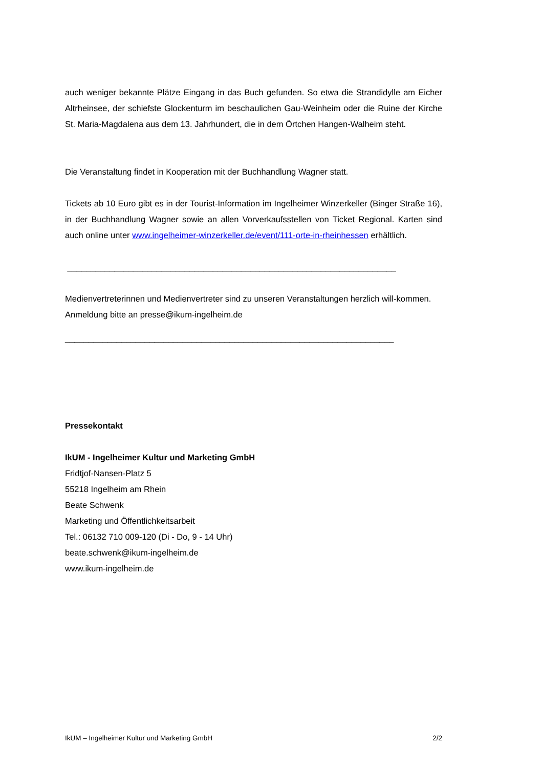auch weniger bekannte Plätze Eingang in das Buch gefunden. So etwa die Strandidylle am Eicher Altrheinsee, der schiefste Glockenturm im beschaulichen Gau-Weinheim oder die Ruine der Kirche St. Maria-Magdalena aus dem 13. Jahrhundert, die in dem Örtchen Hangen-Walheim steht.
Die Veranstaltung findet in Kooperation mit der Buchhandlung Wagner statt.
Tickets ab 10 Euro gibt es in der Tourist-Information im Ingelheimer Winzerkeller (Binger Straße 16), in der Buchhandlung Wagner sowie an allen Vorverkaufsstellen von Ticket Regional. Karten sind auch online unter www.ingelheimer-winzerkeller.de/event/111-orte-in-rheinhessen erhältlich.
______________________________________________________________________
Medienvertreterinnen und Medienvertreter sind zu unseren Veranstaltungen herzlich will-kommen. Anmeldung bitte an presse@ikum-ingelheim.de
______________________________________________________________________
Pressekontakt
IkUM - Ingelheimer Kultur und Marketing GmbH
Fridtjof-Nansen-Platz 5
55218 Ingelheim am Rhein
Beate Schwenk
Marketing und Öffentlichkeitsarbeit
Tel.: 06132 710 009-120 (Di - Do, 9 - 14 Uhr)
beate.schwenk@ikum-ingelheim.de
www.ikum-ingelheim.de
IkUM – Ingelheimer Kultur und Marketing GmbH 2/2